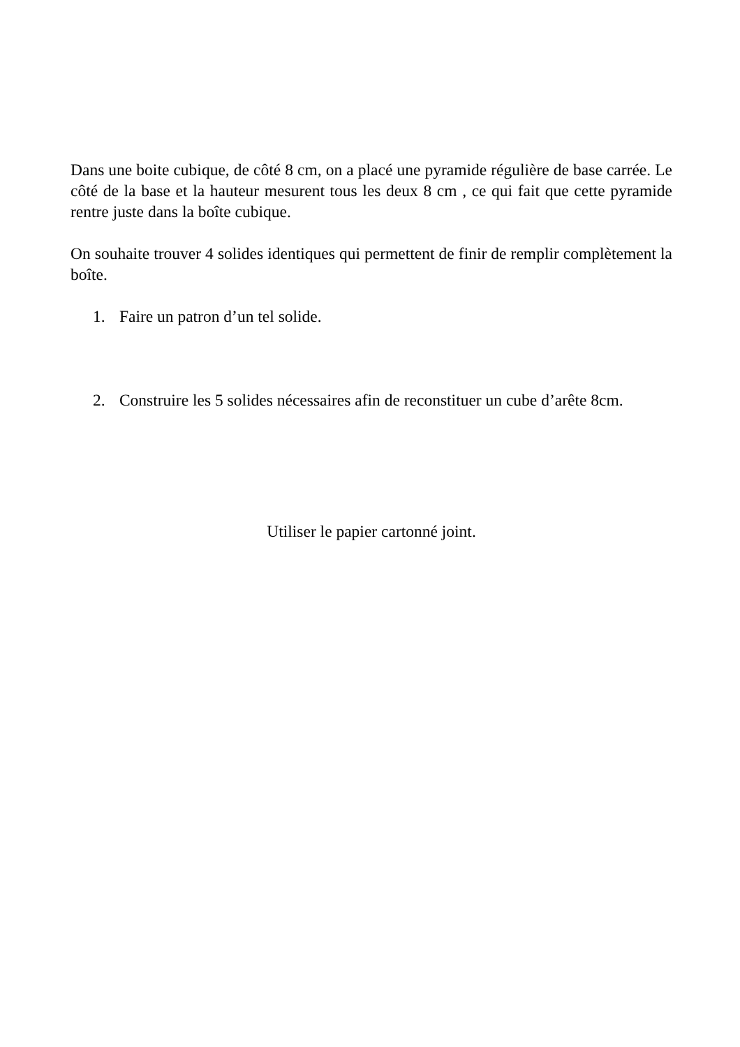Dans une boite cubique, de côté 8 cm, on a placé une pyramide régulière de base carrée. Le côté de la base et la hauteur mesurent tous les deux 8 cm , ce qui fait que cette pyramide rentre juste dans la boîte cubique.
On souhaite trouver 4 solides identiques qui permettent de finir de remplir complètement la boîte.
1. Faire un patron d’un tel solide.
2. Construire les 5 solides nécessaires afin de reconstituer un cube d’arête 8cm.
Utiliser le papier cartonné joint.